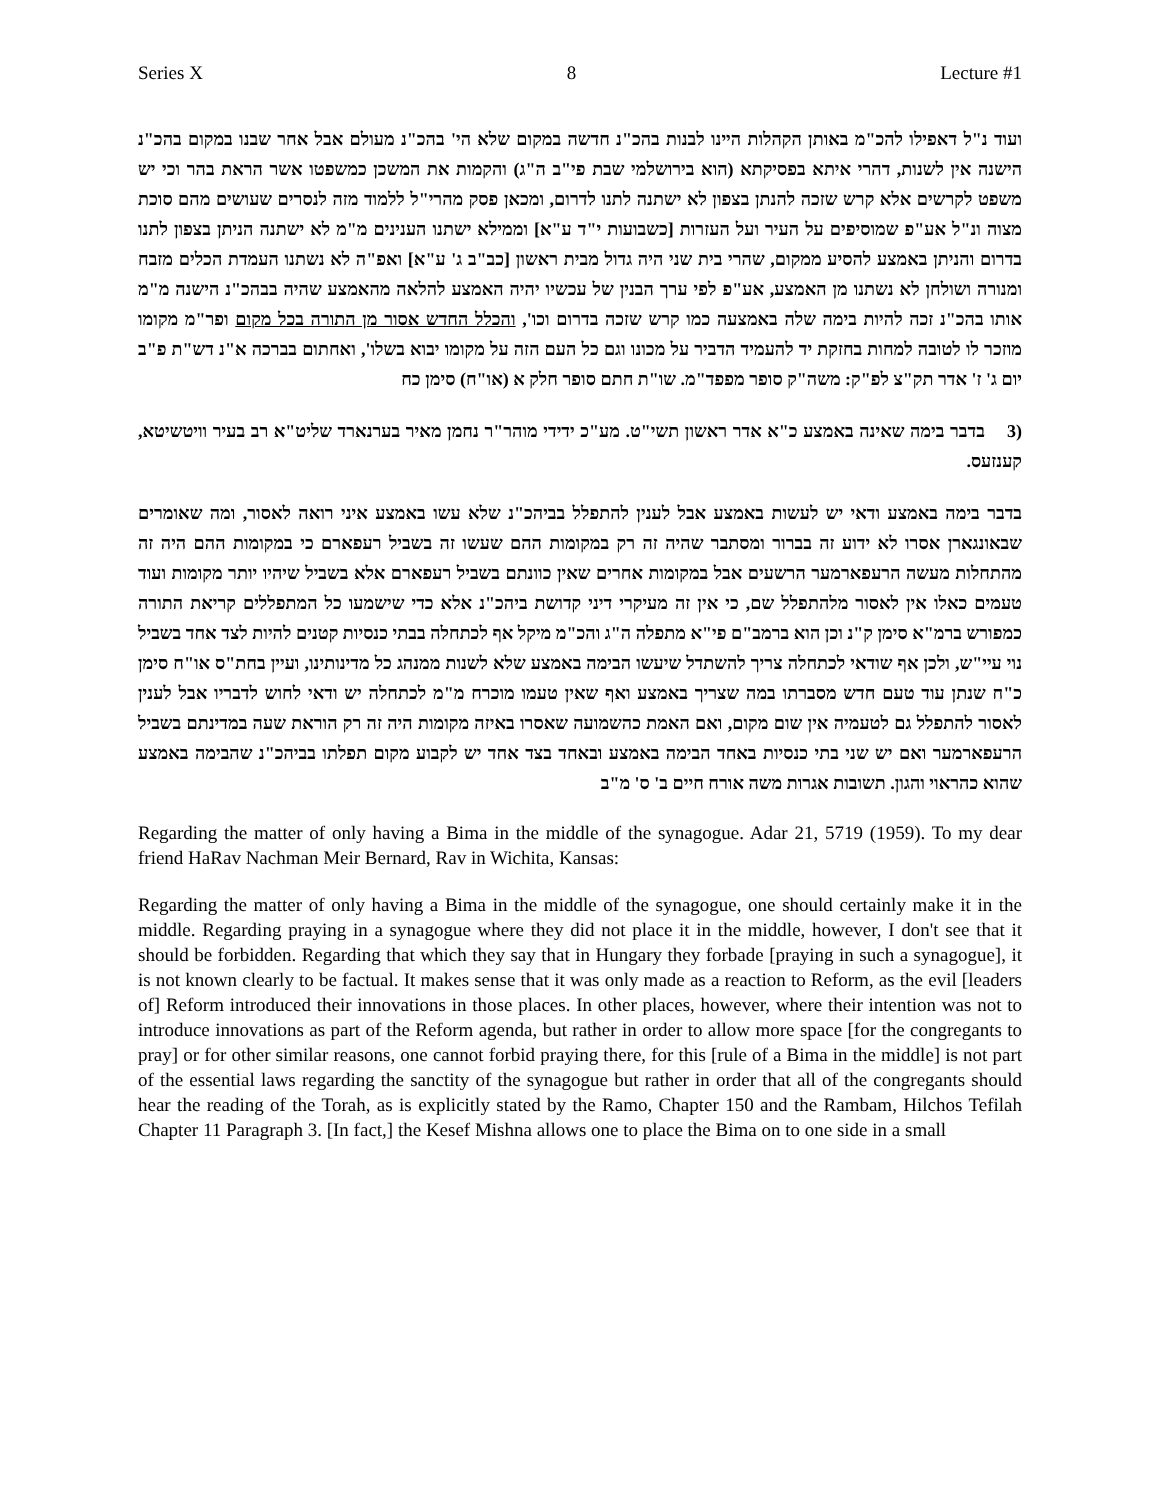Series X 8 Lecture #1
ועוד נ"ל דאפילו להכ"מ באותן הקהלות היינו לבנות בהכ"נ חדשה במקום שלא הי' בהכ"נ מעולם אבל אחר שבנו במקום בהכ"נ הישנה אין לשנות, דהרי איתא בפסיקתא (הוא בירושלמי שבת פי"ב ה"ג) והקמות את המשכן כמשפטו אשר הראת בהר וכי יש משפט לקרשים אלא קרש שזכה להנתן בצפון לא ישתנה לתנו לדרום, ומכאן פסק מהרי"ל ללמוד מזה לנסרים שעושים מהם סוכת מצוה ונ"ל אע"פ שמוסיפים על העיר ועל העזרות [כשבועות י"ד ע"א] וממילא ישתנו הענינים מ"מ לא ישתנה הניתן בצפון לתנו בדרום והניתן באמצע להסיע ממקום, שהרי בית שני היה גדול מבית ראשון [כב"ב ג' ע"א] ואפ"ה לא נשתנו העמדת הכלים מזבח ומנורה ושולחן לא נשתנו מן האמצע, אע"פ לפי ערך הבנין של עכשיו יהיה האמצע להלאה מהאמצע שהיה בבהכ"נ הישנה מ"מ אותו בהכ"נ זכה להיות בימה שלה באמצעה כמו קרש שזכה בדרום וכו', והכלל החדש אסור מן התורה בכל מקום ופר"מ מקומו מוזכר לו לטובה למחות בחזקת יד להעמיד הדביר על מכונו וגם כל העם הזה על מקומו יבוא בשלו', ואחתום בברכה א"נ דש"ת פ"ב יום ג' ז' אדר תק"צ לפ"ק: משה"ק סופר מפפד"מ. שו"ת חתם סופר חלק א (או"ח) סימן כח
(3 בדבר בימה שאינה באמצע כ"א אדר ראשון תשי"ט. מע"כ ידידי מוהר"ר נחמן מאיר בערנארד שליט"א רב בעיר וויטשיטא, קענזעס.
בדבר בימה באמצע ודאי יש לעשות באמצע אבל לענין להתפלל בביהכ"נ שלא עשו באמצע איני רואה לאסור, ומה שאומרים שבאונגארן אסרו לא ידוע זה בברור ומסתבר שהיה זה רק במקומות ההם שעשו זה בשביל רעפארם כי במקומות ההם היה זה מהתחלות מעשה הרעפארמער הרשעים אבל במקומות אחרים שאין כוונתם בשביל רעפארם אלא בשביל שיהיו יותר מקומות ועוד טעמים כאלו אין לאסור מלהתפלל שם, כי אין זה מעיקרי דיני קדושת ביהכ"נ אלא כדי שישמעו כל המתפללים קריאת התורה כמפורש ברמ"א סימן ק"נ וכן הוא ברמב"ם פי"א מתפלה ה"ג והכ"מ מיקל אף לכתחלה בבתי כנסיות קטנים להיות לצד אחד בשביל נוי עיי"ש, ולכן אף שודאי לכתחלה צריך להשתדל שיעשו הבימה באמצע שלא לשנות ממנהג כל מדינותינו, ועיין בחת"ס או"ח סימן כ"ח שנתן עוד טעם חדש מסברתו במה שצריך באמצע ואף שאין טעמו מוכרח מ"מ לכתחלה יש ודאי לחוש לדבריו אבל לענין לאסור להתפלל גם לטעמיה אין שום מקום, ואם האמת כהשמועה שאסרו באיזה מקומות היה זה רק הוראת שעה במדינתם בשביל הרעפארמער ואם יש שני בתי כנסיות באחד הבימה באמצע ובאחד בצד אחד יש לקבוע מקום תפלתו בביהכ"נ שהבימה באמצע שהוא כהראוי והגון. תשובות אגרות משה אורח חיים ב' ס' מ"ב
Regarding the matter of only having a Bima in the middle of the synagogue. Adar 21, 5719 (1959). To my dear friend HaRav Nachman Meir Bernard, Rav in Wichita, Kansas:
Regarding the matter of only having a Bima in the middle of the synagogue, one should certainly make it in the middle. Regarding praying in a synagogue where they did not place it in the middle, however, I don't see that it should be forbidden. Regarding that which they say that in Hungary they forbade [praying in such a synagogue], it is not known clearly to be factual. It makes sense that it was only made as a reaction to Reform, as the evil [leaders of] Reform introduced their innovations in those places. In other places, however, where their intention was not to introduce innovations as part of the Reform agenda, but rather in order to allow more space [for the congregants to pray] or for other similar reasons, one cannot forbid praying there, for this [rule of a Bima in the middle] is not part of the essential laws regarding the sanctity of the synagogue but rather in order that all of the congregants should hear the reading of the Torah, as is explicitly stated by the Ramo, Chapter 150 and the Rambam, Hilchos Tefilah Chapter 11 Paragraph 3. [In fact,] the Kesef Mishna allows one to place the Bima on to one side in a small